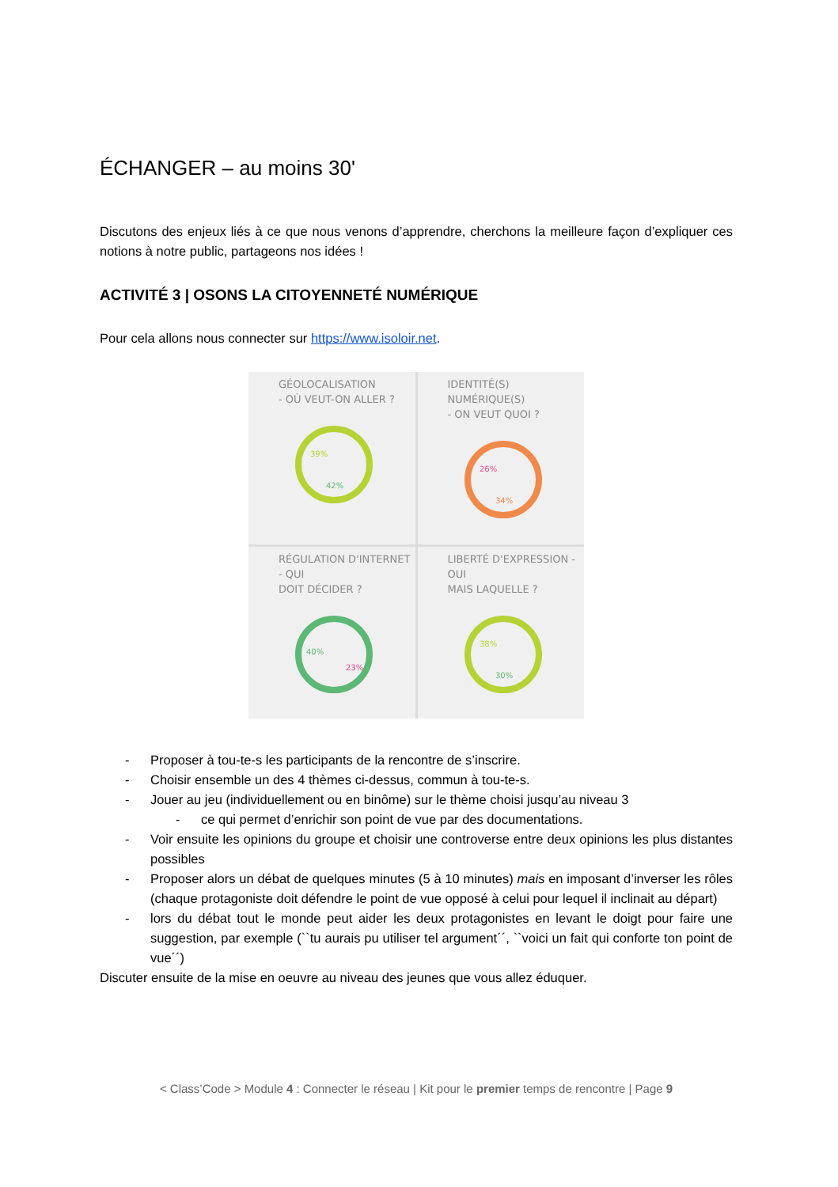ÉCHANGER – au moins 30'
Discutons des enjeux liés à ce que nous venons d’apprendre, cherchons la meilleure façon d’expliquer ces notions à notre public, partageons nos idées !
ACTIVITÉ 3 | OSONS LA CITOYENNETÉ NUMÉRIQUE
Pour cela allons nous connecter sur https://www.isoloir.net.
GÉOLOCALISATION
- OÙ VEUT-ON ALLER ?
39%
42%
IDENTITÉ(S) NUMÉRIQUE(S)
- ON VEUT QUOI ?
26%
34%
RÉGULATION D'INTERNET - QUI
DOIT DÉCIDER ?
40%
23%
LIBERTÉ D'EXPRESSION - OUI
MAIS LAQUELLE ?
38%
30%
- Proposer à tou-te-s les participants de la rencontre de s’inscrire.
- Choisir ensemble un des 4 thèmes ci-dessus, commun à tou-te-s.
- Jouer au jeu (individuellement ou en binôme) sur le thème choisi jusqu’au niveau 3
- ce qui permet d’enrichir son point de vue par des documentations.
- Voir ensuite les opinions du groupe et choisir une controverse entre deux opinions les plus distantes possibles
- Proposer alors un débat de quelques minutes (5 à 10 minutes) mais en imposant d’inverser les rôles (chaque protagoniste doit défendre le point de vue opposé à celui pour lequel il inclinait au départ)
- lors du débat tout le monde peut aider les deux protagonistes en levant le doigt pour faire une suggestion, par exemple (``tu aurais pu utiliser tel argument´´, ``voici un fait qui conforte ton point de vue´´)
Discuter ensuite de la mise en oeuvre au niveau des jeunes que vous allez éduquer.
< Class’Code > Module 4 : Connecter le réseau | Kit pour le premier temps de rencontre | Page 9